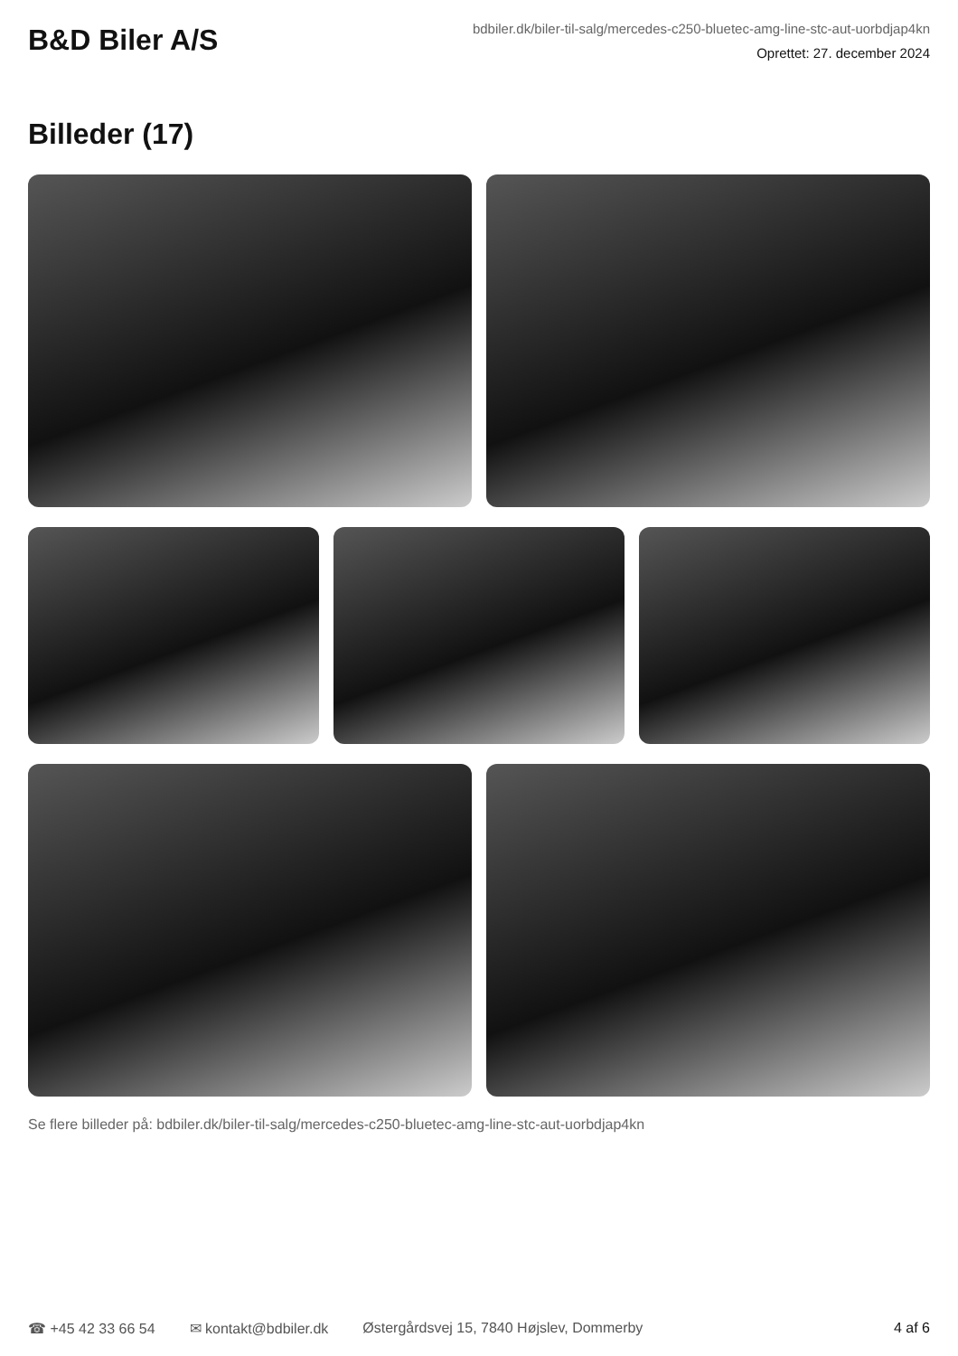B&D Biler A/S
bdbiler.dk/biler-til-salg/mercedes-c250-bluetec-amg-line-stc-aut-uorbdjap4kn
Oprettet: 27. december 2024
Billeder (17)
Se flere billeder på: bdbiler.dk/biler-til-salg/mercedes-c250-bluetec-amg-line-stc-aut-uorbdjap4kn
☎ +45 42 33 66 54 ✉ kontakt@bdbiler.dk Østergårdsvej 15, 7840 Højslev, Dommerby 4 af 6